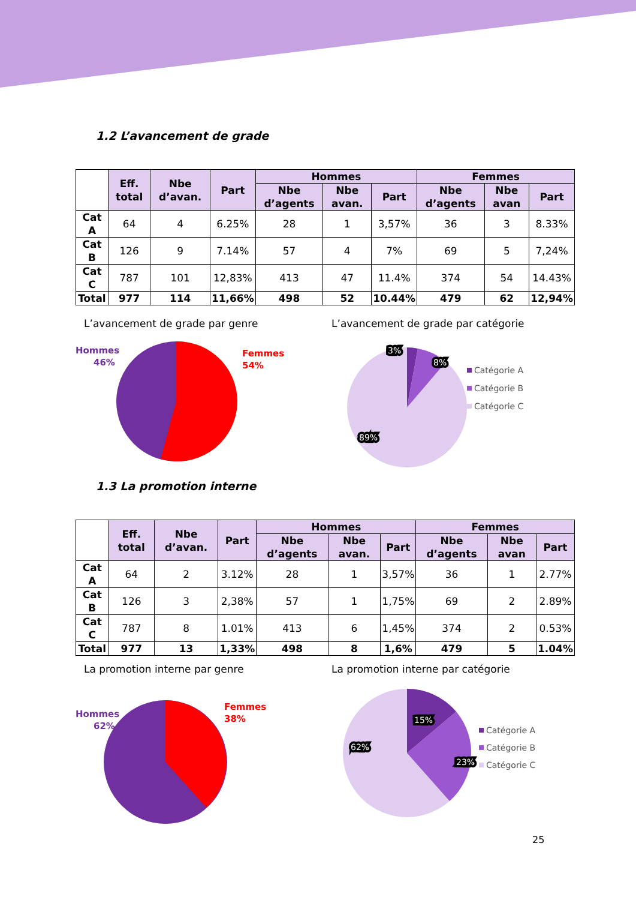1.2 L’avancement de grade
| | Eff. total | Nbe d’avan. | Part | Hommes | | | Femmes | | |
| --- | --- | --- | --- | --- | --- | --- | --- | --- | --- |
| | | | | Nbe d’agents | Nbe avan. | Part | Nbe d’agents | Nbe avan | Part |
| Cat A | 64 | 4 | 6.25% | 28 | 1 | 3,57% | 36 | 3 | 8.33% |
| Cat B | 126 | 9 | 7.14% | 57 | 4 | 7% | 69 | 5 | 7,24% |
| Cat C | 787 | 101 | 12,83% | 413 | 47 | 11.4% | 374 | 54 | 14.43% |
| Total | 977 | 114 | 11,66% | 498 | 52 | 10.44% | 479 | 62 | 12,94% |
L’avancement de grade par genre
Hommes
46%
Femmes
54%
L’avancement de grade par catégorie
3%
8%
89%
Catégorie A
Catégorie B
Catégorie C
1.3 La promotion interne
| | Eff. total | Nbe d’avan. | Part | Hommes | | | Femmes | | |
| --- | --- | --- | --- | --- | --- | --- | --- | --- | --- |
| | | | | Nbe d’agents | Nbe avan. | Part | Nbe d’agents | Nbe avan | Part |
| Cat A | 64 | 2 | 3.12% | 28 | 1 | 3,57% | 36 | 1 | 2.77% |
| Cat B | 126 | 3 | 2,38% | 57 | 1 | 1,75% | 69 | 2 | 2.89% |
| Cat C | 787 | 8 | 1.01% | 413 | 6 | 1,45% | 374 | 2 | 0.53% |
| Total | 977 | 13 | 1,33% | 498 | 8 | 1,6% | 479 | 5 | 1.04% |
La promotion interne par genre
Hommes
62%
Femmes
38%
La promotion interne par catégorie
15%
23%
62%
Catégorie A
Catégorie B
Catégorie C
25